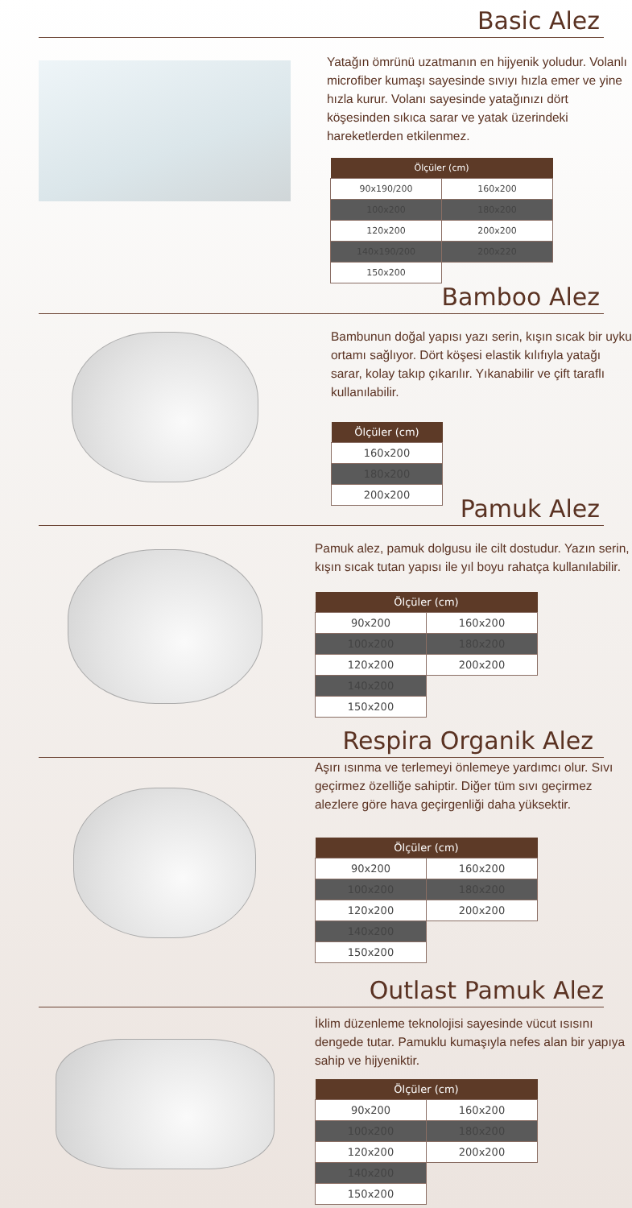Basic Alez
Yatağın ömrünü uzatmanın en hijyenik yoludur. Volanlı microfiber kumaşı sayesinde sıvıyı hızla emer ve yine hızla kurur. Volanı sayesinde yatağınızı dört köşesinden sıkıca sarar ve yatak üzerindeki hareketlerden etkilenmez.
| Ölçüler (cm) | |
| --- | --- |
| 90x190/200 | 160x200 |
| 100x200 | 180x200 |
| 120x200 | 200x200 |
| 140x190/200 | 200x220 |
| 150x200 | |
Bamboo Alez
Bambunun doğal yapısı yazı serin, kışın sıcak bir uyku ortamı sağlıyor. Dört köşesi elastik kılıfıyla yatağı sarar, kolay takıp çıkarılır. Yıkanabilir ve çift taraflı kullanılabilir.
| Ölçüler (cm) |
| --- |
| 160x200 |
| 180x200 |
| 200x200 |
Pamuk Alez
Pamuk alez, pamuk dolgusu ile cilt dostudur. Yazın serin, kışın sıcak tutan yapısı ile yıl boyu rahatça kullanılabilir.
| Ölçüler (cm) | |
| --- | --- |
| 90x200 | 160x200 |
| 100x200 | 180x200 |
| 120x200 | 200x200 |
| 140x200 | |
| 150x200 | |
Respira Organik Alez
Aşırı ısınma ve terlemeyi önlemeye yardımcı olur. Sıvı geçirmez özelliğe sahiptir. Diğer tüm sıvı geçirmez alezlere göre hava geçirgenliği daha yüksektir.
| Ölçüler (cm) | |
| --- | --- |
| 90x200 | 160x200 |
| 100x200 | 180x200 |
| 120x200 | 200x200 |
| 140x200 | |
| 150x200 | |
Outlast Pamuk Alez
İklim düzenleme teknolojisi sayesinde vücut ısısını dengede tutar. Pamuklu kumaşıyla nefes alan bir yapıya sahip ve hijyeniktir.
| Ölçüler (cm) | |
| --- | --- |
| 90x200 | 160x200 |
| 100x200 | 180x200 |
| 120x200 | 200x200 |
| 140x200 | |
| 150x200 | |